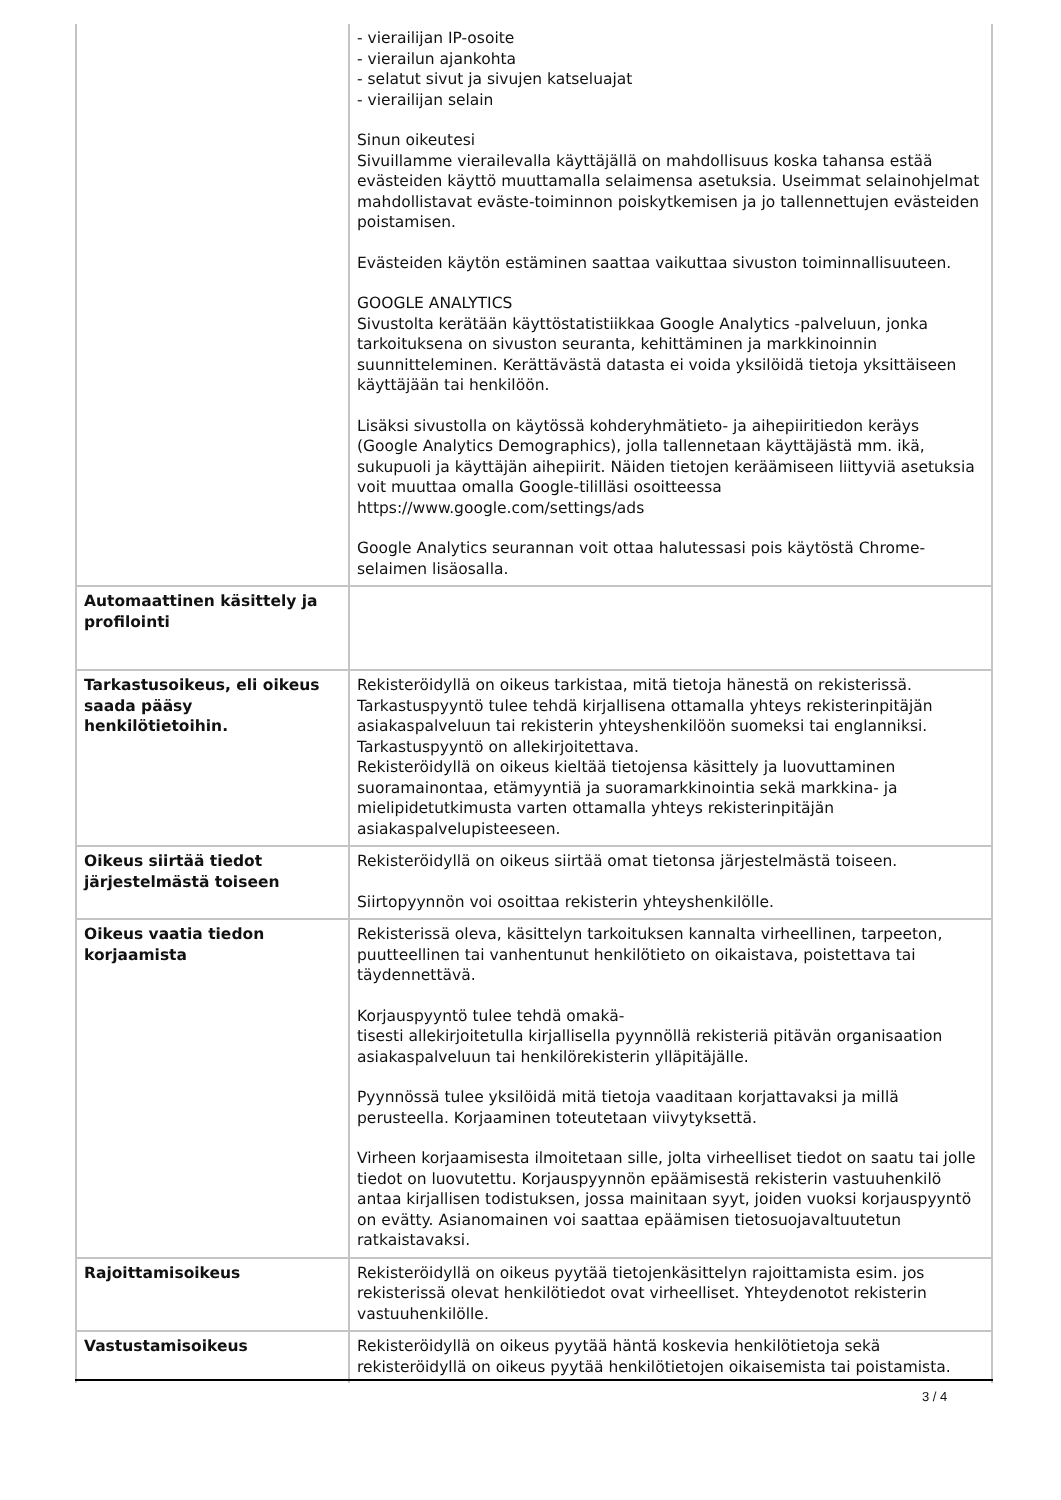| | - vierailijan IP-osoite - vierailun ajankohta - selatut sivut ja sivujen katseluajat - vierailijan selain Sinun oikeutesi Sivuillamme vierailevalla käyttäjällä on mahdollisuus koska tahansa estää evästeiden käyttö muuttamalla selaimensa asetuksia. Useimmat selainohjelmat mahdollistavat eväste-toiminnon poiskytkemisen ja jo tallennettujen evästeiden poistamisen. Evästeiden käytön estäminen saattaa vaikuttaa sivuston toiminnallisuuteen. GOOGLE ANALYTICS Sivustolta kerätään käyttöstatistiikkaa Google Analytics -palveluun, jonka tarkoituksena on sivuston seuranta, kehittäminen ja markkinoinnin suunnitteleminen. Kerättävästä datasta ei voida yksilöidä tietoja yksittäiseen käyttäjään tai henkilöön. Lisäksi sivustolla on käytössä kohderyhmätieto- ja aihepiiritiedon keräys (Google Analytics Demographics), jolla tallennetaan käyttäjästä mm. ikä, sukupuoli ja käyttäjän aihepiirit. Näiden tietojen keräämiseen liittyviä asetuksia voit muuttaa omalla Google-tililläsi osoitteessa https://www.google.com/settings/ads Google Analytics seurannan voit ottaa halutessasi pois käytöstä Chrome-selaimen lisäosalla. |
| Automaattinen käsittely ja profilointi | |
| Tarkastusoikeus, eli oikeus saada pääsy henkilötietoihin. | Rekisteröidyllä on oikeus tarkistaa, mitä tietoja hänestä on rekisterissä. Tarkastuspyyntö tulee tehdä kirjallisena ottamalla yhteys rekisterinpitäjän asiakaspalveluun tai rekisterin yhteyshenkilöön suomeksi tai englanniksi. Tarkastuspyyntö on allekirjoitettava. Rekisteröidyllä on oikeus kieltää tietojensa käsittely ja luovuttaminen suoramainontaa, etämyyntiä ja suoramarkkinointia sekä markkina- ja mielipidetutkimusta varten ottamalla yhteys rekisterinpitäjän asiakaspalvelupisteeseen. |
| Oikeus siirtää tiedot järjestelmästä toiseen | Rekisteröidyllä on oikeus siirtää omat tietonsa järjestelmästä toiseen. Siirtopyynnön voi osoittaa rekisterin yhteyshenkilölle. |
| Oikeus vaatia tiedon korjaamista | Rekisterissä oleva, käsittelyn tarkoituksen kannalta virheellinen, tarpeeton, puutteellinen tai vanhentunut henkilötieto on oikaistava, poistettava tai täydennettävä. Korjauspyyntö tulee tehdä omakä- tisesti allekirjoitetulla kirjallisella pyynnöllä rekisteriä pitävän organisaation asiakaspalveluun tai henkilörekisterin ylläpitäjälle. Pyynnössä tulee yksilöidä mitä tietoja vaaditaan korjattavaksi ja millä perusteella. Korjaaminen toteutetaan viivytyksettä. Virheen korjaamisesta ilmoitetaan sille, jolta virheelliset tiedot on saatu tai jolle tiedot on luovutettu. Korjauspyynnön epäämisestä rekisterin vastuuhenkilö antaa kirjallisen todistuksen, jossa mainitaan syyt, joiden vuoksi korjauspyyntö on evätty. Asianomainen voi saattaa epäämisen tietosuojavaltuutetun ratkaistavaksi. |
| Rajoittamisoikeus | Rekisteröidyllä on oikeus pyytää tietojenkäsittelyn rajoittamista esim. jos rekisterissä olevat henkilötiedot ovat virheelliset. Yhteydenotot rekisterin vastuuhenkilölle. |
| Vastustamisoikeus | Rekisteröidyllä on oikeus pyytää häntä koskevia henkilötietoja sekä rekisteröidyllä on oikeus pyytää henkilötietojen oikaisemista tai poistamista. |
3 / 4